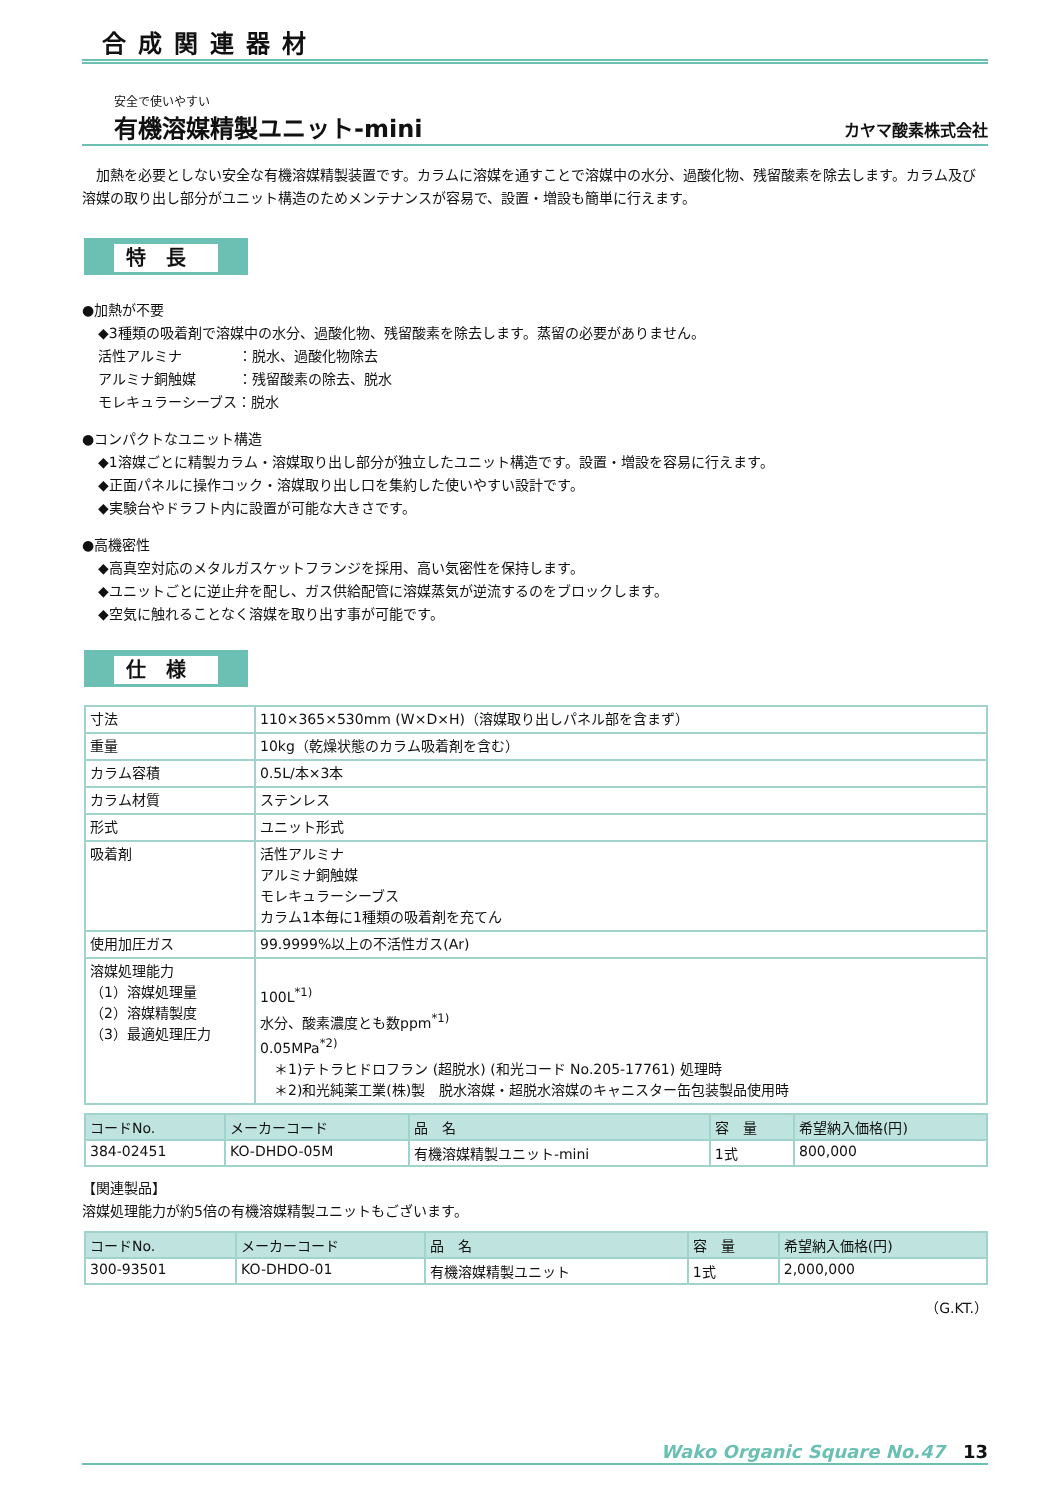合成関連器材
安全で使いやすい
有機溶媒精製ユニット-mini
カヤマ酸素株式会社
　加熱を必要としない安全な有機溶媒精製装置です。カラムに溶媒を通すことで溶媒中の水分、過酸化物、残留酸素を除去します。カラム及び溶媒の取り出し部分がユニット構造のためメンテナンスが容易で、設置・増設も簡単に行えます。
特長
●加熱が不要
◆3種類の吸着剤で溶媒中の水分、過酸化物、残留酸素を除去します。蒸留の必要がありません。
活性アルミナ　　　　：脱水、過酸化物除去
アルミナ銅触媒　　　：残留酸素の除去、脱水
モレキュラーシーブス：脱水
●コンパクトなユニット構造
◆1溶媒ごとに精製カラム・溶媒取り出し部分が独立したユニット構造です。設置・増設を容易に行えます。
◆正面パネルに操作コック・溶媒取り出し口を集約した使いやすい設計です。
◆実験台やドラフト内に設置が可能な大きさです。
●高機密性
◆高真空対応のメタルガスケットフランジを採用、高い気密性を保持します。
◆ユニットごとに逆止弁を配し、ガス供給配管に溶媒蒸気が逆流するのをブロックします。
◆空気に触れることなく溶媒を取り出す事が可能です。
仕様
| 寸法 | 110×365×530mm (W×D×H)（溶媒取り出しパネル部を含まず） |
| 重量 | 10kg（乾燥状態のカラム吸着剤を含む） |
| カラム容積 | 0.5L/本×3本 |
| カラム材質 | ステンレス |
| 形式 | ユニット形式 |
| 吸着剤 | 活性アルミナ アルミナ銅触媒 モレキュラーシーブス カラム1本毎に1種類の吸着剤を充てん |
| 使用加圧ガス | 99.9999%以上の不活性ガス(Ar) |
| 溶媒処理能力 （1）溶媒処理量 （2）溶媒精製度 （3）最適処理圧力 | 100L<sup>*1)</sup> 水分、酸素濃度とも数ppm<sup>*1)</sup> 0.05MPa<sup>*2)</sup> ＊1)テトラヒドロフラン (超脱水) (和光コード No.205-17761) 処理時 ＊2)和光純薬工業(株)製 脱水溶媒・超脱水溶媒のキャニスター缶包装製品使用時 |
| コードNo. | メーカーコード | 品 名 | 容 量 | 希望納入価格(円) |
| --- | --- | --- | --- | --- |
| 384-02451 | KO-DHDO-05M | 有機溶媒精製ユニット-mini | 1式 | 800,000 |
【関連製品】
溶媒処理能力が約5倍の有機溶媒精製ユニットもございます。
| コードNo. | メーカーコード | 品 名 | 容 量 | 希望納入価格(円) |
| --- | --- | --- | --- | --- |
| 300-93501 | KO-DHDO-01 | 有機溶媒精製ユニット | 1式 | 2,000,000 |
（G.KT.）
Wako Organic Square No.47　13